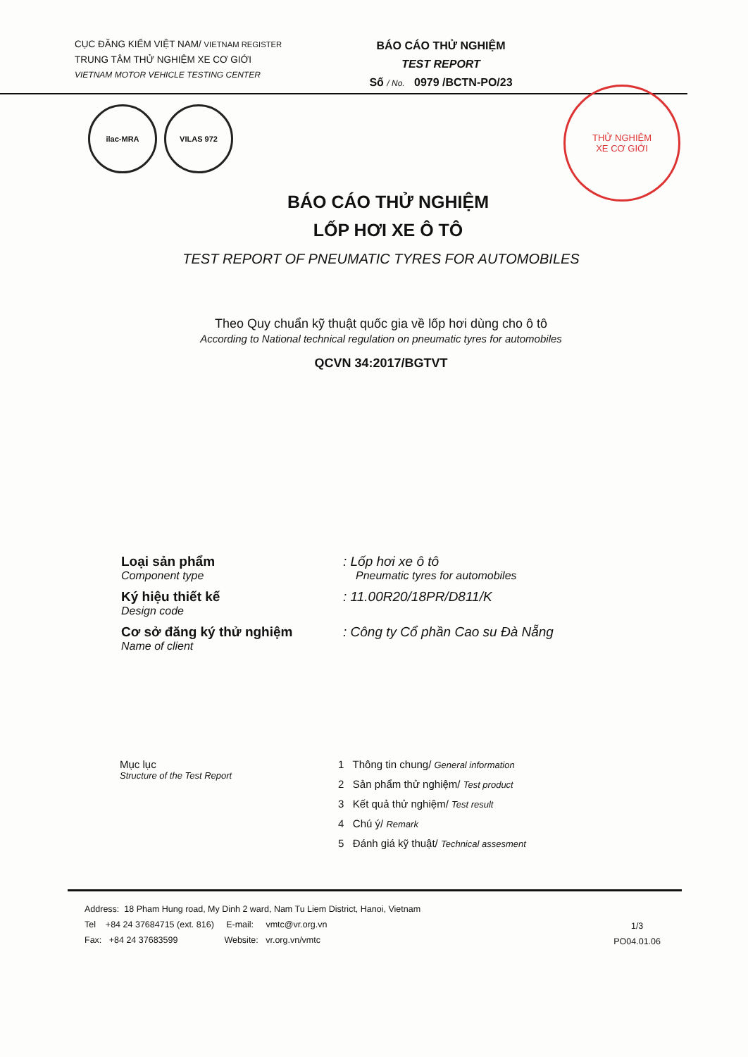CỤC ĐĂNG KIỂM VIỆT NAM/ VIETNAM REGISTER
TRUNG TÂM THỬ NGHIỆM XE CƠ GIỚI
VIETNAM MOTOR VEHICLE TESTING CENTER
BÁO CÁO THỬ NGHIỆM
TEST REPORT
Số / No. 0979 /BCTN-PO/23
THỬ NGHIỆM
XE CƠ GIỚI
ilac-MRA VILAS 972
BÁO CÁO THỬ NGHIỆM
LỐP HƠI XE Ô TÔ
TEST REPORT OF PNEUMATIC TYRES FOR AUTOMOBILES
Theo Quy chuẩn kỹ thuật quốc gia về lốp hơi dùng cho ô tô
According to National technical regulation on pneumatic tyres for automobiles
QCVN 34:2017/BGTVT
Loại sản phẩm
Component type
: Lốp hơi xe ô tô
Pneumatic tyres for automobiles
Ký hiệu thiết kế
Design code
: 11.00R20/18PR/D811/K
Cơ sở đăng ký thử nghiệm
Name of client
: Công ty Cổ phần Cao su Đà Nẵng
Mục lục
Structure of the Test Report
1 Thông tin chung/ General information
2 Sản phẩm thử nghiệm/ Test product
3 Kết quả thử nghiệm/ Test result
4 Chú ý/ Remark
5 Đánh giá kỹ thuật/ Technical assesment
Address: 18 Pham Hung road, My Dinh 2 ward, Nam Tu Liem District, Hanoi, Vietnam
Tel +84 24 37684715 (ext. 816) E-mail: vmtc@vr.org.vn
Fax: +84 24 37683599 Website: vr.org.vn/vmtc
1/3
PO04.01.06